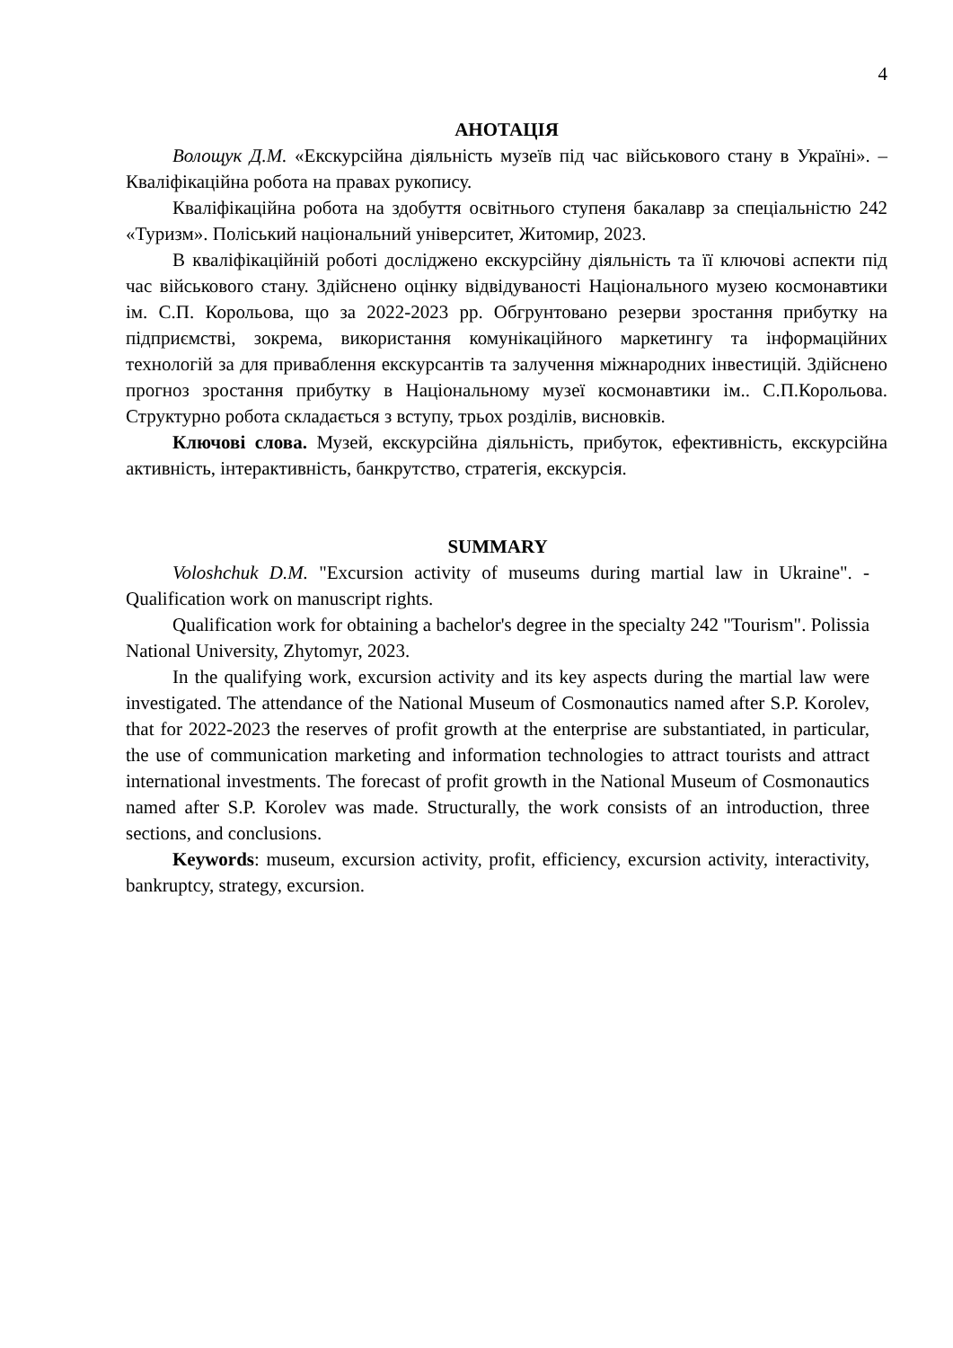4
АНОТАЦІЯ
Волощук Д.М. «Екскурсійна діяльність музеїв під час військового стану в Україні». – Кваліфікаційна робота на правах рукопису.
Кваліфікаційна робота на здобуття освітнього ступеня бакалавр за спеціальністю 242 «Туризм». Поліський національний університет, Житомир, 2023.
В кваліфікаційній роботі досліджено екскурсійну діяльність та її ключові аспекти під час військового стану. Здійснено оцінку відвідуваності Національного музею космонавтики ім. С.П. Корольова, що за 2022-2023 рр. Обгрунтовано резерви зростання прибутку на підприємстві, зокрема, використання комунікаційного маркетингу та інформаційних технологій за для приваблення екскурсантів та залучення міжнародних інвестицій. Здійснено прогноз зростання прибутку в Національному музеї космонавтики ім.. С.П.Корольова. Структурно робота складається з вступу, трьох розділів, висновків.
Ключові слова. Музей, екскурсійна діяльність, прибуток, ефективність, екскурсійна активність, інтерактивність, банкрутство, стратегія, екскурсія.
SUMMARY
Voloshchuk D.M. "Excursion activity of museums during martial law in Ukraine". - Qualification work on manuscript rights.
Qualification work for obtaining a bachelor's degree in the specialty 242 "Tourism". Polissia National University, Zhytomyr, 2023.
In the qualifying work, excursion activity and its key aspects during the martial law were investigated. The attendance of the National Museum of Cosmonautics named after S.P. Korolev, that for 2022-2023 the reserves of profit growth at the enterprise are substantiated, in particular, the use of communication marketing and information technologies to attract tourists and attract international investments. The forecast of profit growth in the National Museum of Cosmonautics named after S.P. Korolev was made. Structurally, the work consists of an introduction, three sections, and conclusions.
Keywords: museum, excursion activity, profit, efficiency, excursion activity, interactivity, bankruptcy, strategy, excursion.